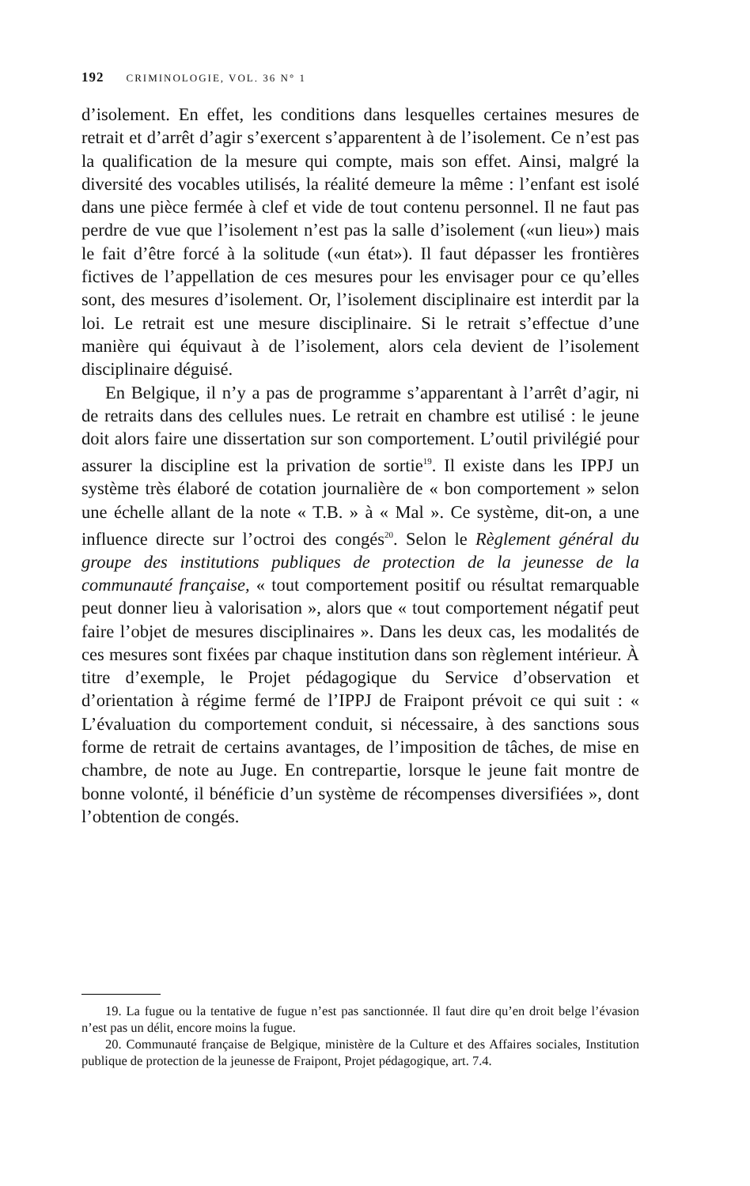192 CRIMINOLOGIE, VOL. 36 N° 1
d’isolement. En effet, les conditions dans lesquelles certaines mesures de retrait et d’arrêt d’agir s’exercent s’apparentent à de l’isolement. Ce n’est pas la qualification de la mesure qui compte, mais son effet. Ainsi, malgré la diversité des vocables utilisés, la réalité demeure la même : l’enfant est isolé dans une pièce fermée à clef et vide de tout contenu personnel. Il ne faut pas perdre de vue que l’isolement n’est pas la salle d’isolement («un lieu») mais le fait d’être forcé à la solitude («un état»). Il faut dépasser les frontières fictives de l’appellation de ces mesures pour les envisager pour ce qu’elles sont, des mesures d’isolement. Or, l’isolement disciplinaire est interdit par la loi. Le retrait est une mesure disciplinaire. Si le retrait s’effectue d’une manière qui équivaut à de l’isolement, alors cela devient de l’isolement disciplinaire déguisé.
En Belgique, il n’y a pas de programme s’apparentant à l’arrêt d’agir, ni de retraits dans des cellules nues. Le retrait en chambre est utilisé : le jeune doit alors faire une dissertation sur son comportement. L’outil privilégié pour assurer la discipline est la privation de sortie<sup>19</sup>. Il existe dans les IPPJ un système très élaboré de cotation journalière de « bon comportement » selon une échelle allant de la note « T.B. » à « Mal ». Ce système, dit-on, a une influence directe sur l’octroi des congés<sup>20</sup>. Selon le Règlement général du groupe des institutions publiques de protection de la jeunesse de la communauté française, « tout comportement positif ou résultat remarquable peut donner lieu à valorisation », alors que « tout comportement négatif peut faire l’objet de mesures disciplinaires ». Dans les deux cas, les modalités de ces mesures sont fixées par chaque institution dans son règlement intérieur. À titre d’exemple, le Projet pédagogique du Service d’observation et d’orientation à régime fermé de l’IPPJ de Fraipont prévoit ce qui suit : « L’évaluation du comportement conduit, si nécessaire, à des sanctions sous forme de retrait de certains avantages, de l’imposition de tâches, de mise en chambre, de note au Juge. En contrepartie, lorsque le jeune fait montre de bonne volonté, il bénéficie d’un système de récompenses diversifiées », dont l’obtention de congés.
19. La fugue ou la tentative de fugue n’est pas sanctionnée. Il faut dire qu’en droit belge l’évasion n’est pas un délit, encore moins la fugue.
20. Communauté française de Belgique, ministère de la Culture et des Affaires sociales, Institution publique de protection de la jeunesse de Fraipont, Projet pédagogique, art. 7.4.